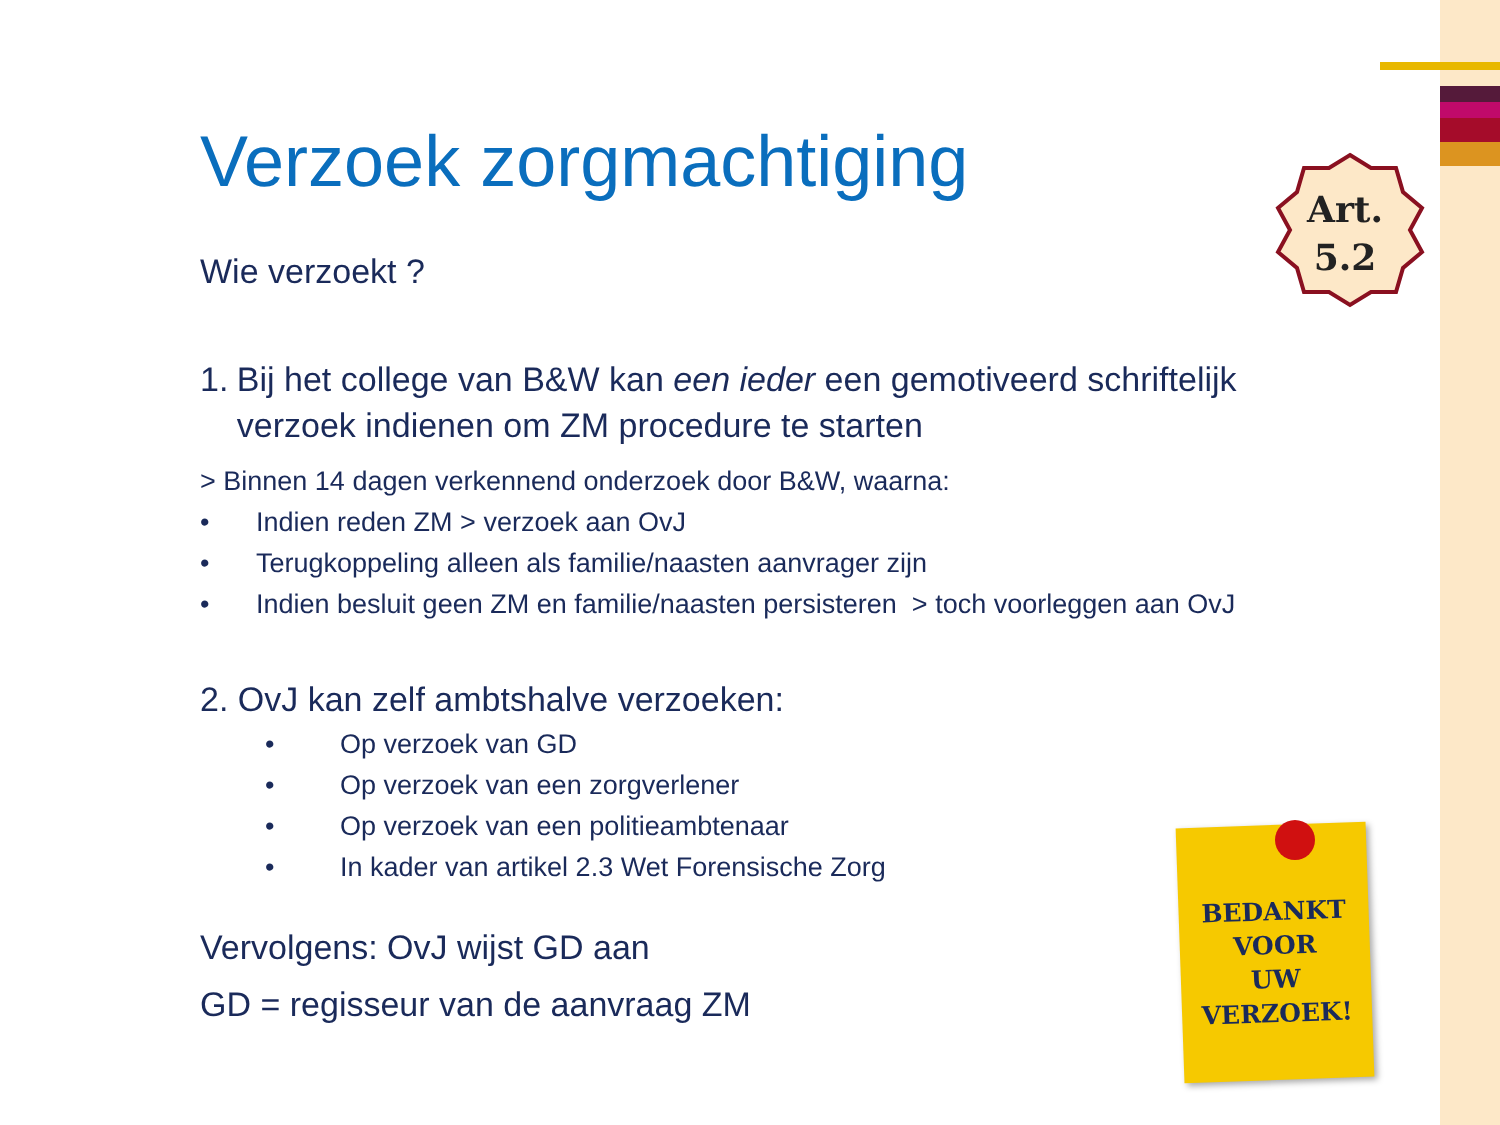Art.
5.2
Verzoek zorgmachtiging
Wie verzoekt ?
1. Bij het college van B&W kan een ieder een gemotiveerd schriftelijk verzoek indienen om ZM procedure te starten
> Binnen 14 dagen verkennend onderzoek door B&W, waarna:
• Indien reden ZM > verzoek aan OvJ
• Terugkoppeling alleen als familie/naasten aanvrager zijn
• Indien besluit geen ZM en familie/naasten persisteren > toch voorleggen aan OvJ
2. OvJ kan zelf ambtshalve verzoeken:
• Op verzoek van GD
• Op verzoek van een zorgverlener
• Op verzoek van een politieambtenaar
• In kader van artikel 2.3 Wet Forensische Zorg
Vervolgens: OvJ wijst GD aan
GD = regisseur van de aanvraag ZM
BEDANKT
VOOR
UW
VERZOEK!